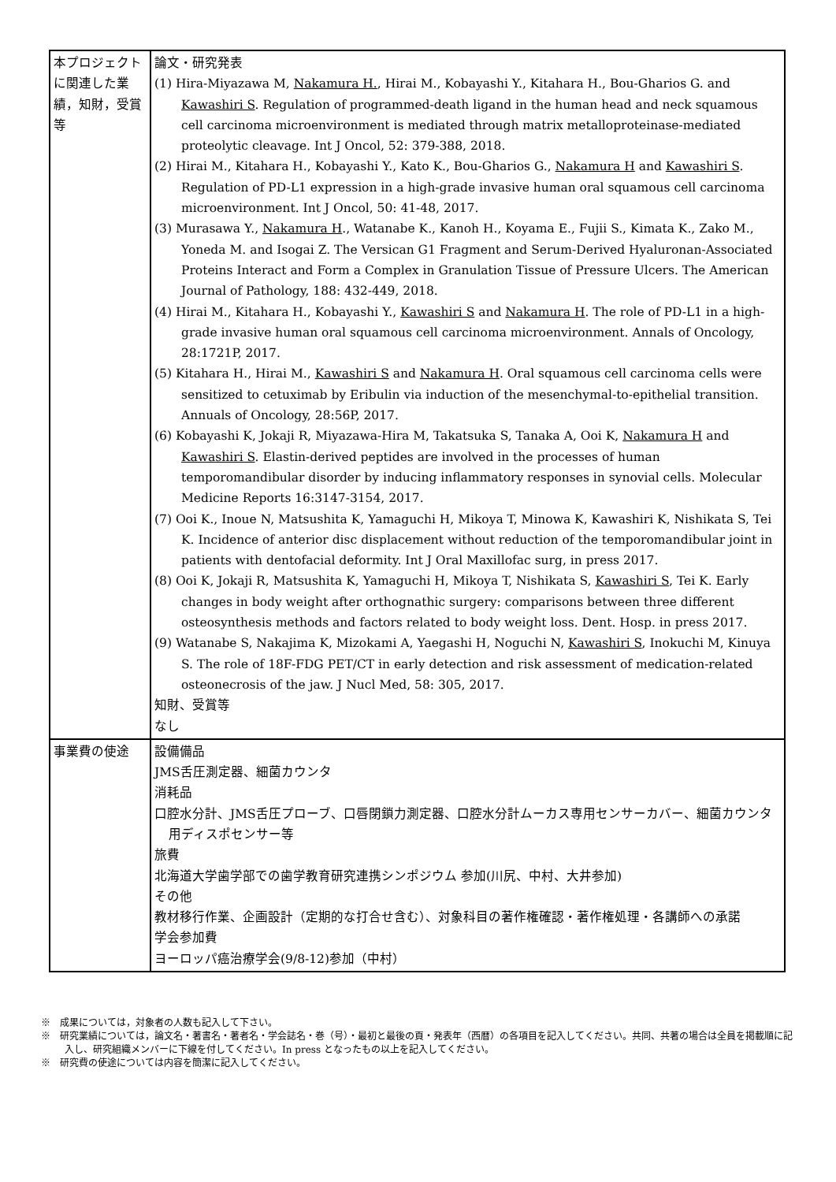| 本プロジェクトに関連した業績，知財，受賞等 | 論文・研究発表 (1) Hira-Miyazawa M, Nakamura H. , Hirai M., Kobayashi Y., Kitahara H., Bou-Gharios G. and Kawashiri S . Regulation of programmed-death ligand in the human head and neck squamous cell carcinoma microenvironment is mediated through matrix metalloproteinase-mediated proteolytic cleavage. Int J Oncol, 52: 379-388, 2018. (2) Hirai M., Kitahara H., Kobayashi Y., Kato K., Bou-Gharios G., Nakamura H and Kawashiri S . Regulation of PD-L1 expression in a high-grade invasive human oral squamous cell carcinoma microenvironment. Int J Oncol, 50: 41-48, 2017. (3) Murasawa Y., Nakamura H ., Watanabe K., Kanoh H., Koyama E., Fujii S., Kimata K., Zako M., Yoneda M. and Isogai Z. The Versican G1 Fragment and Serum-Derived Hyaluronan-Associated Proteins Interact and Form a Complex in Granulation Tissue of Pressure Ulcers. The American Journal of Pathology, 188: 432-449, 2018. (4) Hirai M., Kitahara H., Kobayashi Y., Kawashiri S and Nakamura H . The role of PD-L1 in a high-grade invasive human oral squamous cell carcinoma microenvironment. Annals of Oncology, 28:1721P, 2017. (5) Kitahara H., Hirai M., Kawashiri S and Nakamura H . Oral squamous cell carcinoma cells were sensitized to cetuximab by Eribulin via induction of the mesenchymal-to-epithelial transition. Annuals of Oncology, 28:56P, 2017. (6) Kobayashi K, Jokaji R, Miyazawa-Hira M, Takatsuka S, Tanaka A, Ooi K, Nakamura H and Kawashiri S . Elastin-derived peptides are involved in the processes of human temporomandibular disorder by inducing inflammatory responses in synovial cells. Molecular Medicine Reports 16:3147-3154, 2017. (7) Ooi K., Inoue N, Matsushita K, Yamaguchi H, Mikoya T, Minowa K, Kawashiri K, Nishikata S, Tei K. Incidence of anterior disc displacement without reduction of the temporomandibular joint in patients with dentofacial deformity. Int J Oral Maxillofac surg, in press 2017. (8) Ooi K, Jokaji R, Matsushita K, Yamaguchi H, Mikoya T, Nishikata S, Kawashiri S , Tei K. Early changes in body weight after orthognathic surgery: comparisons between three different osteosynthesis methods and factors related to body weight loss. Dent. Hosp. in press 2017. (9) Watanabe S, Nakajima K, Mizokami A, Yaegashi H, Noguchi N, Kawashiri S , Inokuchi M, Kinuya S. The role of 18F-FDG PET/CT in early detection and risk assessment of medication-related osteonecrosis of the jaw. J Nucl Med, 58: 305, 2017. 知財、受賞等 なし |
| 事業費の使途 | 設備備品 JMS舌圧測定器、細菌カウンタ 消耗品 口腔水分計、JMS舌圧プローブ、口唇閉鎖力測定器、口腔水分計ムーカス専用センサーカバー、細菌カウンタ用ディスポセンサー等 旅費 北海道大学歯学部での歯学教育研究連携シンポジウム 参加(川尻、中村、大井参加) その他 教材移行作業、企画設計（定期的な打合せ含む）、対象科目の著作権確認・著作権処理・各講師への承諾 学会参加費 ヨーロッパ癌治療学会(9/8-12)参加（中村） |
※　成果については，対象者の人数も記入して下さい。
※　研究業績については，論文名・著書名・著者名・学会誌名・巻（号）・最初と最後の頁・発表年（西暦）の各項目を記入してください。共同、共著の場合は全員を掲載順に記入し、研究組織メンバーに下線を付してください。In press となったもの以上を記入してください。
※　研究費の使途については内容を簡潔に記入してください。